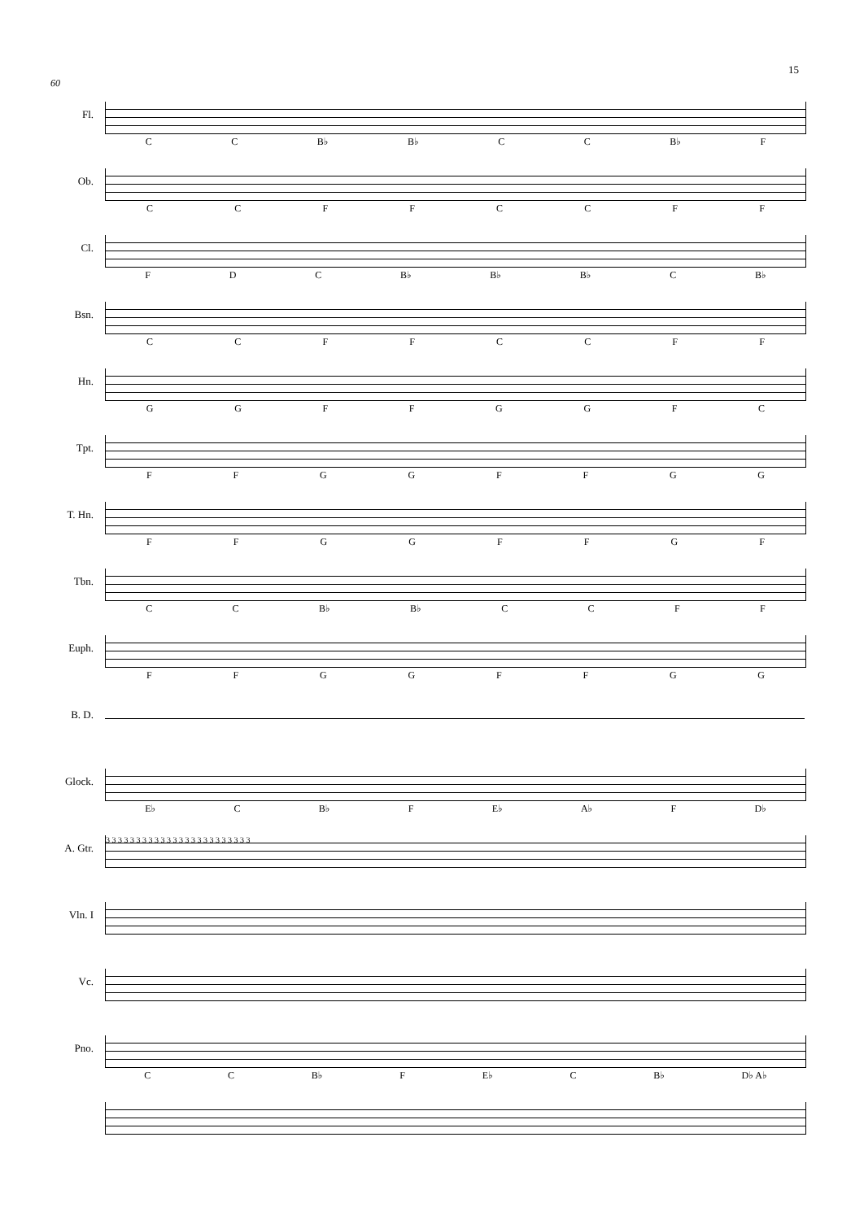15
60
Fl.
CC B♭ B♭ CC B♭ F
Ob.
CCFFCCFF
Cl.
FDC B♭ B♭ B♭ C B♭
Bsn.
CCFFCCFF
Hn.
GGFFGGFC
Tpt.
FFGGFFGG
T. Hn.
FFGGFFGF
Tbn.
CC B♭ B♭ CCFF
Euph.
FFGGFFGG
B. D.
Glock.
E♭ C B♭ F E♭ A♭ F D♭
A. Gtr.
3 3 3 3 3 3 3 3 3 3 3 3 3 3 3 3 3 3 3 3 3 3 3 3
Vln. I
Vc.
Pno.
CC B♭ F E♭ C B♭ D♭ A♭